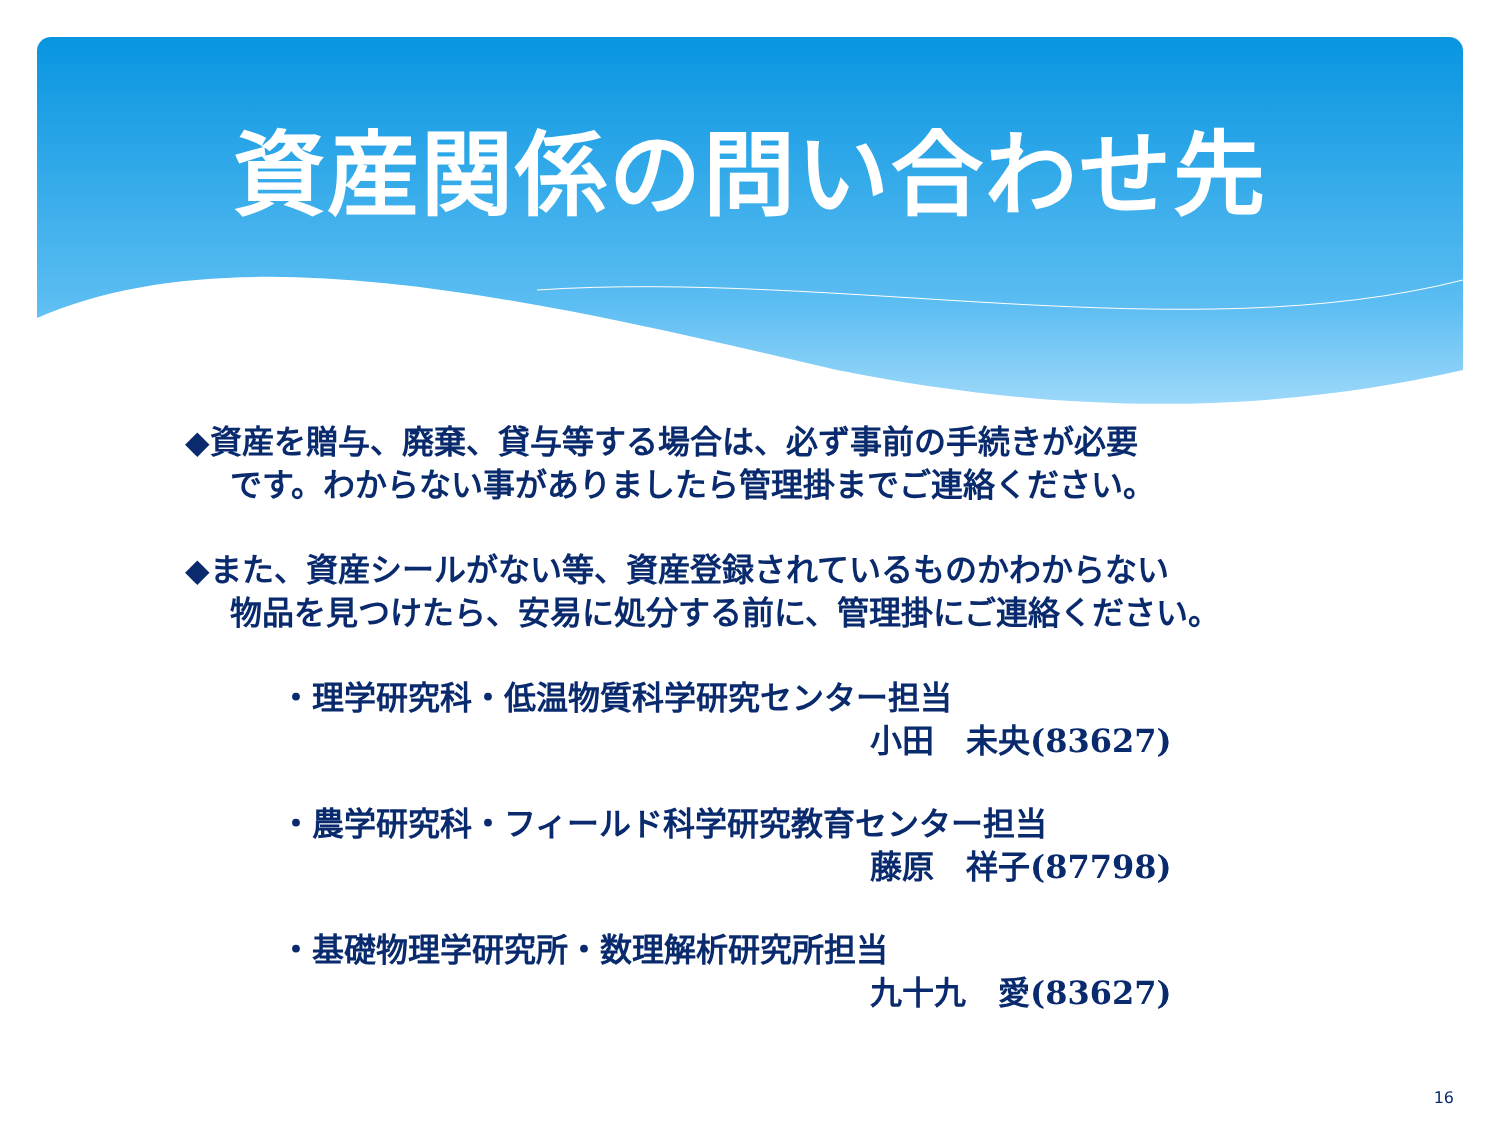資産関係の問い合わせ先
◆資産を贈与、廃棄、貸与等する場合は、必ず事前の手続きが必要
です。わからない事がありましたら管理掛までご連絡ください。
◆また、資産シールがない等、資産登録されているものかわからない
物品を見つけたら、安易に処分する前に、管理掛にご連絡ください。
・理学研究科・低温物質科学研究センター担当
小田　未央(83627)
・農学研究科・フィールド科学研究教育センター担当
藤原　祥子(87798)
・基礎物理学研究所・数理解析研究所担当
九十九　愛(83627)
16